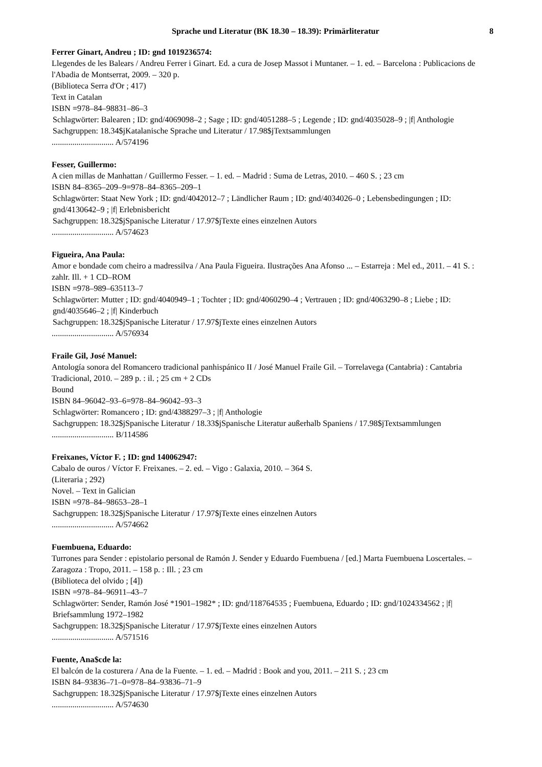Sprache und Literatur (BK 18.30 – 18.39): Primärliteratur 8
Ferrer Ginart, Andreu ; ID: gnd 1019236574:
Llegendes de les Balears / Andreu Ferrer i Ginart. Ed. a cura de Josep Massot i Muntaner. – 1. ed. – Barcelona : Publicacions de l'Abadia de Montserrat, 2009. – 320 p.
(Biblioteca Serra d'Or ; 417)
Text in Catalan
ISBN =978–84–98831–86–3
Schlagwörter: Balearen ; ID: gnd/4069098–2 ; Sage ; ID: gnd/4051288–5 ; Legende ; ID: gnd/4035028–9 ; |f| Anthologie
Sachgruppen: 18.34$jKatalanische Sprache und Literatur / 17.98$jTextsammlungen
.............................. A/574196
Fesser, Guillermo:
A cien millas de Manhattan / Guillermo Fesser. – 1. ed. – Madrid : Suma de Letras, 2010. – 460 S. ; 23 cm
ISBN 84–8365–209–9=978–84–8365–209–1
Schlagwörter: Staat New York ; ID: gnd/4042012–7 ; Ländlicher Raum ; ID: gnd/4034026–0 ; Lebensbedingungen ; ID: gnd/4130642–9 ; |f| Erlebnisbericht
Sachgruppen: 18.32$jSpanische Literatur / 17.97$jTexte eines einzelnen Autors
.............................. A/574623
Figueira, Ana Paula:
Amor e bondade com cheiro a madressilva / Ana Paula Figueira. Ilustrações Ana Afonso ... – Estarreja : Mel ed., 2011. – 41 S. : zahlr. Ill. + 1 CD–ROM
ISBN =978–989–635113–7
Schlagwörter: Mutter ; ID: gnd/4040949–1 ; Tochter ; ID: gnd/4060290–4 ; Vertrauen ; ID: gnd/4063290–8 ; Liebe ; ID: gnd/4035646–2 ; |f| Kinderbuch
Sachgruppen: 18.32$jSpanische Literatur / 17.97$jTexte eines einzelnen Autors
.............................. A/576934
Fraile Gil, José Manuel:
Antología sonora del Romancero tradicional panhispánico II / José Manuel Fraile Gil. – Torrelavega (Cantabria) : Cantabria Tradicional, 2010. – 289 p. : il. ; 25 cm + 2 CDs
Bound
ISBN 84–96042–93–6=978–84–96042–93–3
Schlagwörter: Romancero ; ID: gnd/4388297–3 ; |f| Anthologie
Sachgruppen: 18.32$jSpanische Literatur / 18.33$jSpanische Literatur außerhalb Spaniens / 17.98$jTextsammlungen
.............................. B/114586
Freixanes, Víctor F. ; ID: gnd 140062947:
Cabalo de ouros / Víctor F. Freixanes. – 2. ed. – Vigo : Galaxia, 2010. – 364 S.
(Literaria ; 292)
Novel. – Text in Galician
ISBN =978–84–98653–28–1
Sachgruppen: 18.32$jSpanische Literatur / 17.97$jTexte eines einzelnen Autors
.............................. A/574662
Fuembuena, Eduardo:
Turrones para Sender : epistolario personal de Ramón J. Sender y Eduardo Fuembuena / [ed.] Marta Fuembuena Loscertales. – Zaragoza : Tropo, 2011. – 158 p. : Ill. ; 23 cm
(Biblioteca del olvido ; [4])
ISBN =978–84–96911–43–7
Schlagwörter: Sender, Ramón José *1901–1982* ; ID: gnd/118764535 ; Fuembuena, Eduardo ; ID: gnd/1024334562 ; |f| Briefsammlung 1972–1982
Sachgruppen: 18.32$jSpanische Literatur / 17.97$jTexte eines einzelnen Autors
.............................. A/571516
Fuente, Ana$cde la:
El balcón de la costurera / Ana de la Fuente. – 1. ed. – Madrid : Book and you, 2011. – 211 S. ; 23 cm
ISBN 84–93836–71–0=978–84–93836–71–9
Sachgruppen: 18.32$jSpanische Literatur / 17.97$jTexte eines einzelnen Autors
.............................. A/574630